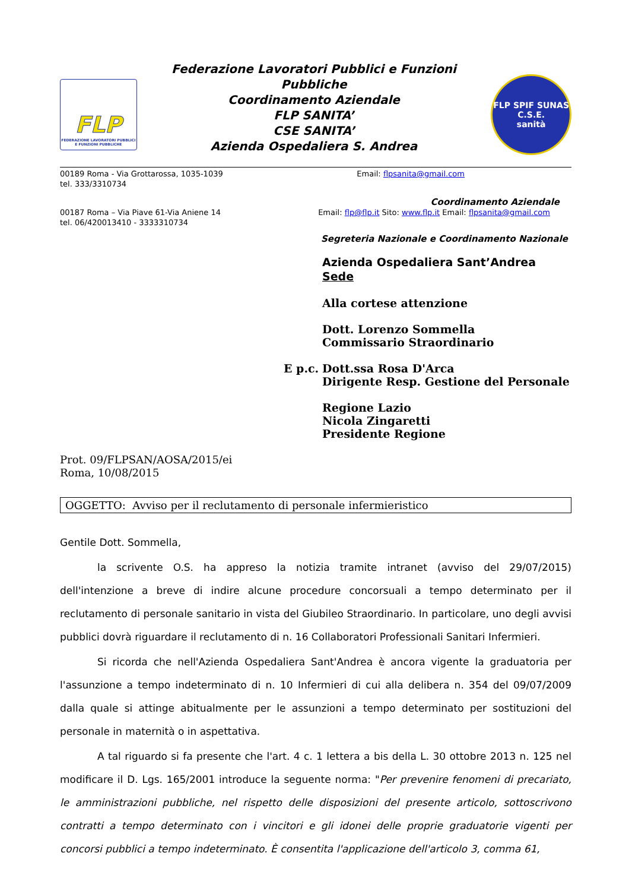FLP
FEDERAZIONE LAVORATORI PUBBLICI
E FUNZIONI PUBBLICHE
Federazione Lavoratori Pubblici e Funzioni Pubbliche
Coordinamento Aziendale
FLP SANITA’
CSE SANITA’
Azienda Ospedaliera S. Andrea
FLP SPIF SUNAS
C.S.E.
sanità
00189 Roma - Via Grottarossa, 1035-1039
tel. 333/3310734
Email: flpsanita@gmail.com
Coordinamento Aziendale
00187 Roma – Via Piave 61-Via Aniene 14
tel. 06/420013410 - 3333310734
Email: flp@flp.it Sito: www.flp.it Email: flpsanita@gmail.com
Segreteria Nazionale e Coordinamento Nazionale
Azienda Ospedaliera Sant’Andrea
Sede
Alla cortese attenzione
Dott. Lorenzo Sommella
Commissario Straordinario
E p.c. Dott.ssa Rosa D'Arca
Dirigente Resp. Gestione del Personale
Regione Lazio
Nicola Zingaretti
Presidente Regione
Prot. 09/FLPSAN/AOSA/2015/ei
Roma, 10/08/2015
OGGETTO: Avviso per il reclutamento di personale infermieristico
Gentile Dott. Sommella,
la scrivente O.S. ha appreso la notizia tramite intranet (avviso del 29/07/2015) dell'intenzione a breve di indire alcune procedure concorsuali a tempo determinato per il reclutamento di personale sanitario in vista del Giubileo Straordinario. In particolare, uno degli avvisi pubblici dovrà riguardare il reclutamento di n. 16 Collaboratori Professionali Sanitari Infermieri.
Si ricorda che nell'Azienda Ospedaliera Sant'Andrea è ancora vigente la graduatoria per l'assunzione a tempo indeterminato di n. 10 Infermieri di cui alla delibera n. 354 del 09/07/2009 dalla quale si attinge abitualmente per le assunzioni a tempo determinato per sostituzioni del personale in maternità o in aspettativa.
A tal riguardo si fa presente che l'art. 4 c. 1 lettera a bis della L. 30 ottobre 2013 n. 125 nel modificare il D. Lgs. 165/2001 introduce la seguente norma: "Per prevenire fenomeni di precariato, le amministrazioni pubbliche, nel rispetto delle disposizioni del presente articolo, sottoscrivono contratti a tempo determinato con i vincitori e gli idonei delle proprie graduatorie vigenti per concorsi pubblici a tempo indeterminato. È consentita l'applicazione dell'articolo 3, comma 61,